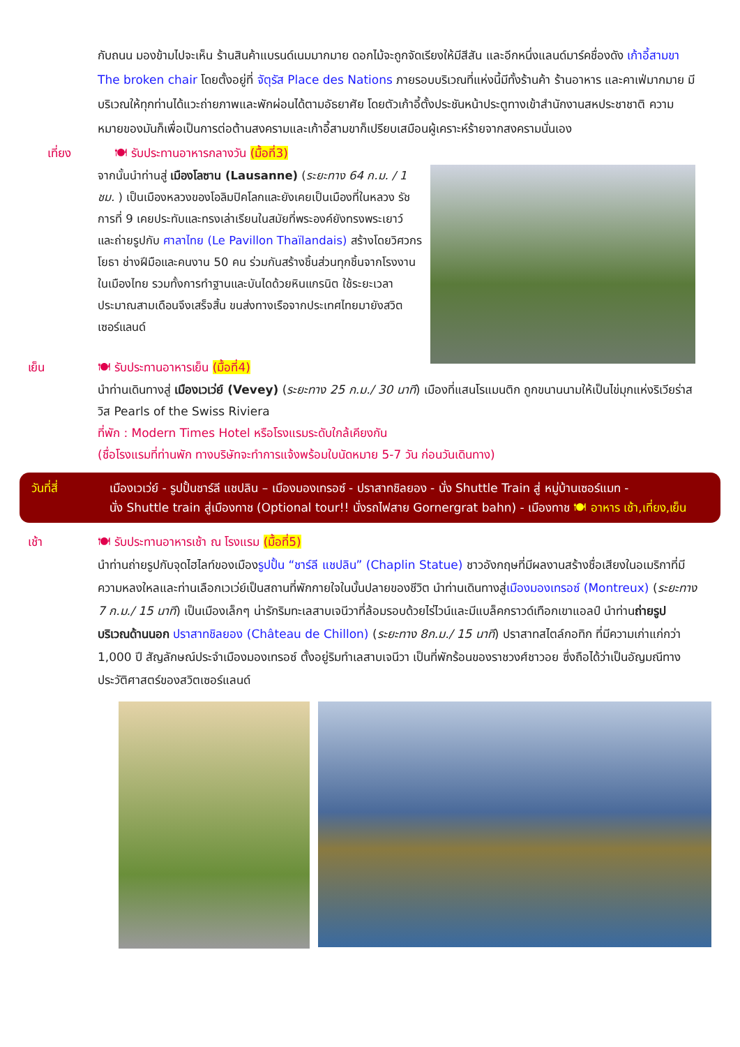กับถนน มองข้ามไปจะเห็น ร้านสินค้าแบรนด์เนมมากมาย ดอกไม้จะถูกจัดเรียงให้มีสีสัน และอีกหนึ่งแลนด์มาร์คชื่องดัง เก้าอี้สามขา The broken chair โดยตั้งอยู่ที่ จัตุรัส Place des Nations ภายรอบบริเวณที่แห่งนี้มีทั้งร้านค้า ร้านอาหาร และคาเฟ่มากมาย มีบริเวณให้ทุกท่านได้แวะถ่ายภาพและพักผ่อนได้ตามอัธยาศัย โดยตัวเก้าอี้ตั้งประชันหน้าประตูทางเข้าสำนักงานสหประชาชาติ ความหมายของมันก็เพื่อเป็นการต่อต้านสงครามและเก้าอี้สามขาก็เปรียบเสมือนผู้เคราะห์ร้ายจากสงครามนั่นเอง
เที่ยง 🍽 รับประทานอาหารกลางวัน (มื้อที่3)
จากนั้นนำท่านสู่ เมืองโลซาน (Lausanne) (ระยะทาง 64 ก.ม. / 1 ชม. ) เป็นเมืองหลวงของโอลิมปิคโลกและยังเคยเป็นเมืองที่ในหลวง รัชการที่ 9 เคยประทับและทรงเล่าเรียนในสมัยที่พระองค์ยังทรงพระเยาว์ และถ่ายรูปกับ ศาลาไทย (Le Pavillon Thaïlandais) สร้างโดยวิศวกรโยธา ช่างฝีมือและคนงาน 50 คน ร่วมกันสร้างชิ้นส่วนทุกชิ้นจากโรงงานในเมืองไทย รวมทั้งการทำฐานและบันไดด้วยหินแกรนิต ใช้ระยะเวลาประมาณสามเดือนจึงเสร็จสิ้น ขนส่งทางเรือจากประเทศไทยมายังสวิตเซอร์แลนด์
เย็น 🍽 รับประทานอาหารเย็น (มื้อที่4)
นำท่านเดินทางสู่ เมืองเวเว่ย์ (Vevey) (ระยะทาง 25 ก.ม./ 30 นาที) เมืองที่แสนโรแมนติก ถูกขนานนามให้เป็นไข่มุกแห่งริเวียร่าสวิส Pearls of the Swiss Riviera
ที่พัก : Modern Times Hotel หรือโรงแรมระดับใกล้เคียงกัน
(ชื่อโรงแรมที่ท่านพัก ทางบริษัทจะทำการแจ้งพร้อมใบนัดหมาย 5-7 วัน ก่อนวันเดินทาง)
วันที่สี่ เมืองเวเว่ย์ - รูปปั้นชาร์ลี แชปลิน – เมืองมองเทรอซ์ - ปราสาทชิลยอง - นั่ง Shuttle Train สู่ หมู่บ้านเซอร์แมท -
นั่ง Shuttle train สู่เมืองทาช (Optional tour!! นั่งรถไฟสาย Gornergrat bahn) - เมืองทาช 🍽 อาหาร เช้า,เที่ยง,เย็น
เช้า 🍽 รับประทานอาหารเช้า ณ โรงแรม (มื้อที่5)
นำท่านถ่ายรูปกับจุดไฮไลท์ของเมืองรูปปั้น “ชาร์ลี แชปลิน” (Chaplin Statue) ชาวอังกฤษที่มีผลงานสร้างชื่อเสียงในอเมริกาที่มีความหลงใหลและท่านเลือกเวเว่ย์เป็นสถานที่พักกายใจในบั้นปลายของชีวิต นำท่านเดินทางสู่เมืองมองเทรอซ์ (Montreux) (ระยะทาง 7 ก.ม./ 15 นาที) เป็นเมืองเล็กๆ น่ารักริมทะเลสาบเจนีวาที่ล้อมรอบด้วยไร่ไวน์และมีแบล็คกราวด์เทือกเขาแอลป์ นำท่านถ่ายรูปบริเวณด้านนอก ปราสาทชิลยอง (Château de Chillon) (ระยะทาง 8ก.ม./ 15 นาที) ปราสาทสไตล์กอทิก ที่มีความเก่าแก่กว่า 1,000 ปี สัญลักษณ์ประจำเมืองมองเทรอซ์ ตั้งอยู่ริมทำเลสาบเจนีวา เป็นที่พักร้อนของราชวงศ์ชาวอย ซึ่งถือได้ว่าเป็นอัญมณีทางประวัติศาสตร์ของสวิตเซอร์แลนด์